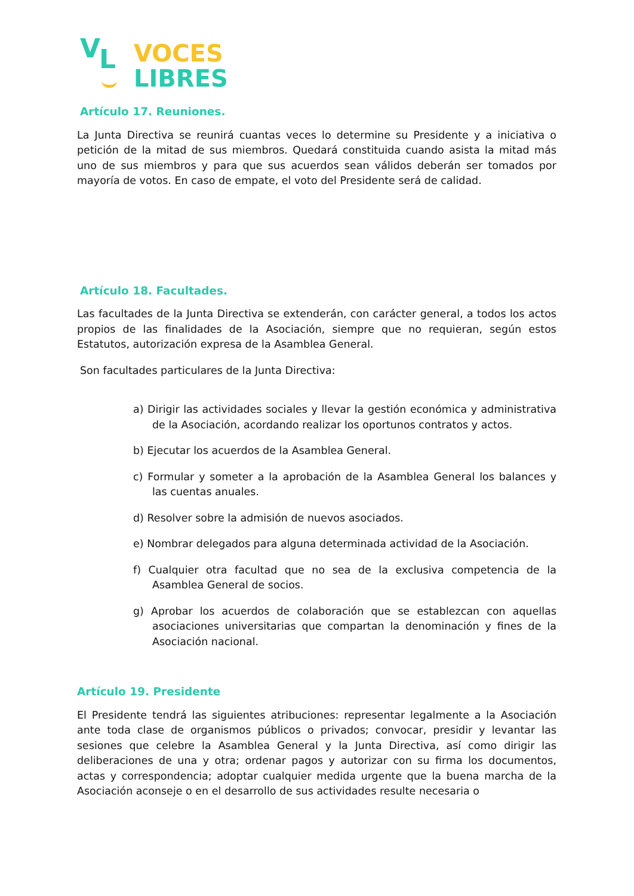V L
VOCES
LIBRES
Artículo 17. Reuniones.
La Junta Directiva se reunirá cuantas veces lo determine su Presidente y a iniciativa o petición de la mitad de sus miembros. Quedará constituida cuando asista la mitad más uno de sus miembros y para que sus acuerdos sean válidos deberán ser tomados por mayoría de votos. En caso de empate, el voto del Presidente será de calidad.
Artículo 18. Facultades.
Las facultades de la Junta Directiva se extenderán, con carácter general, a todos los actos propios de las finalidades de la Asociación, siempre que no requieran, según estos Estatutos, autorización expresa de la Asamblea General.
Son facultades particulares de la Junta Directiva:
a) Dirigir las actividades sociales y llevar la gestión económica y administrativa de la Asociación, acordando realizar los oportunos contratos y actos.
b) Ejecutar los acuerdos de la Asamblea General.
c) Formular y someter a la aprobación de la Asamblea General los balances y las cuentas anuales.
d) Resolver sobre la admisión de nuevos asociados.
e) Nombrar delegados para alguna determinada actividad de la Asociación.
f) Cualquier otra facultad que no sea de la exclusiva competencia de la Asamblea General de socios.
g) Aprobar los acuerdos de colaboración que se establezcan con aquellas asociaciones universitarias que compartan la denominación y fines de la Asociación nacional.
Artículo 19. Presidente
El Presidente tendrá las siguientes atribuciones: representar legalmente a la Asociación ante toda clase de organismos públicos o privados; convocar, presidir y levantar las sesiones que celebre la Asamblea General y la Junta Directiva, así como dirigir las deliberaciones de una y otra; ordenar pagos y autorizar con su firma los documentos, actas y correspondencia; adoptar cualquier medida urgente que la buena marcha de la Asociación aconseje o en el desarrollo de sus actividades resulte necesaria o